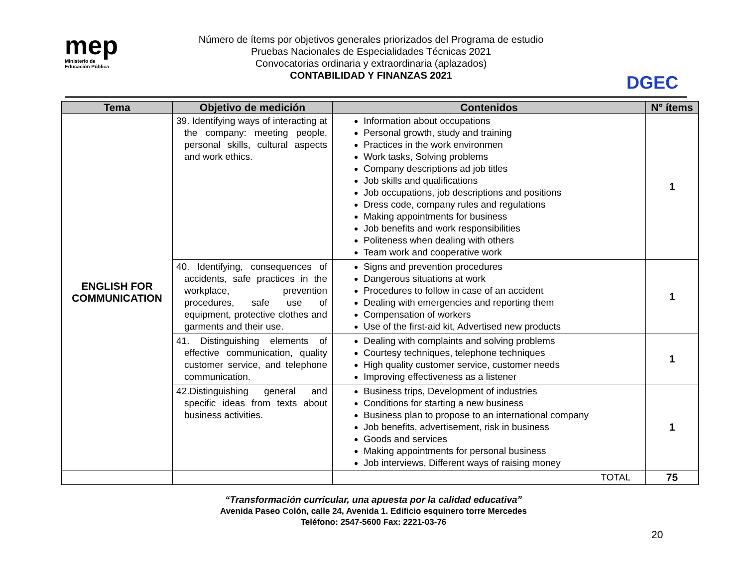mep
Ministerio de
Educación Pública
Número de ítems por objetivos generales priorizados del Programa de estudio
Pruebas Nacionales de Especialidades Técnicas 2021
Convocatorias ordinaria y extraordinaria (aplazados)
CONTABILIDAD Y FINANZAS 2021
DGEC
| Tema | Objetivo de medición | Contenidos | N° ítems |
| --- | --- | --- | --- |
| ENGLISH FOR COMMUNICATION | 39. Identifying ways of interacting at the company: meeting people, personal skills, cultural aspects and work ethics. | Information about occupations Personal growth, study and training Practices in the work environmen Work tasks, Solving problems Company descriptions ad job titles Job skills and qualifications Job occupations, job descriptions and positions Dress code, company rules and regulations Making appointments for business Job benefits and work responsibilities Politeness when dealing with others Team work and cooperative work | 1 |
| | 40. Identifying, consequences of accidents, safe practices in the workplace, prevention procedures, safe use of equipment, protective clothes and garments and their use. | Signs and prevention procedures Dangerous situations at work Procedures to follow in case of an accident Dealing with emergencies and reporting them Compensation of workers Use of the first-aid kit, Advertised new products | 1 |
| | 41. Distinguishing elements of effective communication, quality customer service, and telephone communication. | Dealing with complaints and solving problems Courtesy techniques, telephone techniques High quality customer service, customer needs Improving effectiveness as a listener | 1 |
| | 42.Distinguishing general and specific ideas from texts about business activities. | Business trips, Development of industries Conditions for starting a new business Business plan to propose to an international company Job benefits, advertisement, risk in business Goods and services Making appointments for personal business Job interviews, Different ways of raising money | 1 |
| | | TOTAL | 75 |
“Transformación curricular, una apuesta por la calidad educativa”
Avenida Paseo Colón, calle 24, Avenida 1. Edificio esquinero torre Mercedes
Teléfono: 2547-5600 Fax: 2221-03-76
20